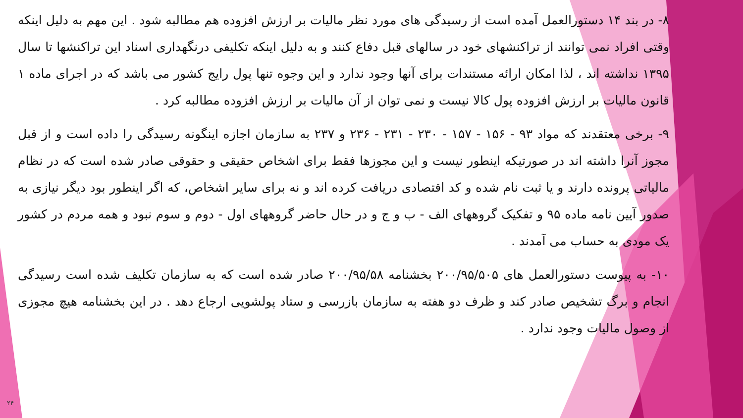۸- در بند ۱۴ دستورالعمل آمده است از رسیدگی های مورد نظر مالیات بر ارزش افزوده هم مطالبه شود . این مهم به دلیل اینکه وقتی افراد نمی توانند از تراکنشهای خود در سالهای قبل دفاع کنند و به دلیل اینکه تکلیفی درنگهداری اسناد این تراکنشها تا سال ۱۳۹۵ نداشته اند ، لذا امکان ارائه مستندات برای آنها وجود ندارد و این وجوه تنها پول رایج کشور می باشد که در اجرای ماده ۱ قانون مالیات بر ارزش افزوده پول کالا نیست و نمی توان از آن مالیات بر ارزش افزوده مطالبه کرد .
۹- برخی معتقدند که مواد ۹۳ - ۱۵۶ - ۱۵۷ - ۲۳۰ - ۲۳۱ - ۲۳۶ و ۲۳۷ به سازمان اجازه اینگونه رسیدگی را داده است و از قبل مجوز آنرا داشته اند در صورتیکه اینطور نیست و این مجوزها فقط برای اشخاص حقیقی و حقوقی صادر شده است که در نظام مالیاتی پرونده دارند و یا ثبت نام شده و کد اقتصادی دریافت کرده اند و نه برای سایر اشخاص، که اگر اینطور بود دیگر نیازی به صدور آیین نامه ماده ۹۵ و تفکیک گروههای الف - ب و ج و در حال حاضر گروههای اول - دوم و سوم نبود و همه مردم در کشور یک مودی به حساب می آمدند .
۱۰- به پیوست دستورالعمل های ۲۰۰/۹۵/۵۰۵ بخشنامه ۲۰۰/۹۵/۵۸ صادر شده است که به سازمان تکلیف شده است رسیدگی انجام و برگ تشخیص صادر کند و ظرف دو هفته به سازمان بازرسی و ستاد پولشویی ارجاع دهد . در این بخشنامه هیچ مجوزی از وصول مالیات وجود ندارد .
۲۴